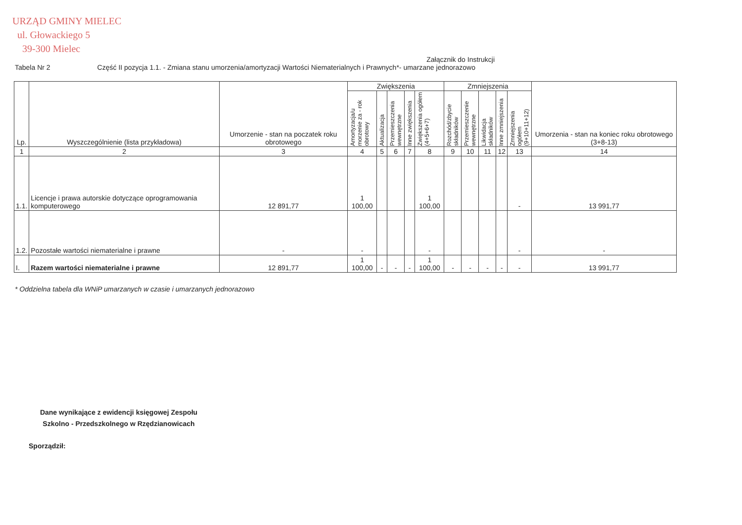URZĄD GMINY MIELEC
ul. Głowackiego 5
39-300 Mielec
Załącznik do Instrukcji
Tabela Nr 2 Część II pozycja 1.1. - Zmiana stanu umorzenia/amortyzacji Wartości Niematerialnych i Prawnych*- umarzane jednorazowo
| Lp. | Wyszczególnienie (lista przykładowa) | Umorzenie - stan na poczatek roku obrotowego | Zwiększenia | | | | | Zmniejszenia | | | | | Umorzenia - stan na koniec roku obrotowego (3+8-13) |
| --- | --- | --- | --- | --- | --- | --- | --- | --- | --- | --- | --- | --- | --- |
| | | | Amortyzacja/u morzenie za - rok obrotowy | Aktualizacja | Przemieszczenia wewnętrzne | Inne zwiększenia | Zwiększenia ogółem (4+5+6+7) | Rozchód/zbycie składników | Przemieszczenie wewnętrzne | Likwidacja składników | Inne zmniejszenia | Zmniejszenia ogółem (9+10+11+12) | |
| 1 | 2 | 3 | 4 | 5 | 6 | 7 | 8 | 9 | 10 | 11 | 12 | 13 | 14 |
| 1.1. | Licencje i prawa autorskie dotyczące oprogramowania komputerowego | 12 891,77 | 1 100,00 | | | | 1 100,00 | | | | | - | 13 991,77 |
| 1.2. | Pozostałe wartości niematerialne i prawne | - | - | | | | - | | | | | - | - |
| I. | Razem wartości niematerialne i prawne | 12 891,77 | 1 100,00 | - | - | - | 1 100,00 | - | - | - | - | - | 13 991,77 |
* Oddzielna tabela dla WNiP umarzanych w czasie i umarzanych jednorazowo
Dane wynikające z ewidencji księgowej Zespołu Szkolno - Przedszkolnego w Rzędzianowicach
Sporządził: